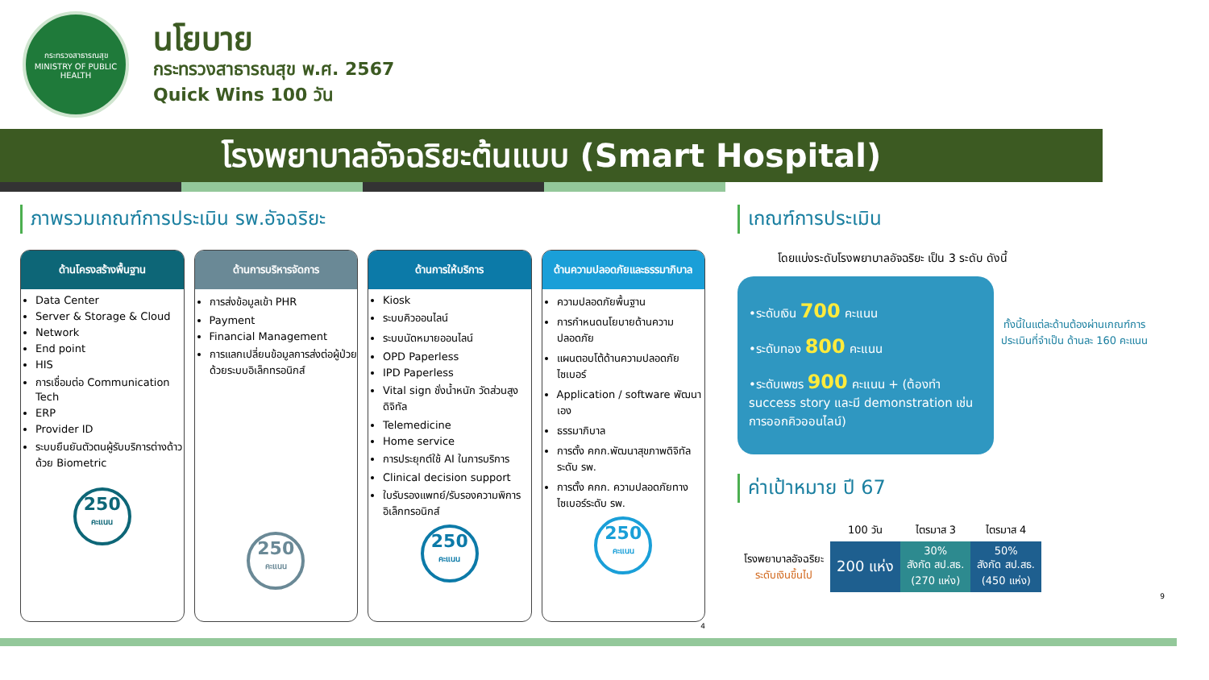กระทรวงสาธารณสุข
MINISTRY OF PUBLIC HEALTH
นโยบาย
กระทรวงสาธารณสุข พ.ศ. 2567
Quick Wins 100 วัน
โรงพยาบาลอัจฉริยะต้นแบบ (Smart Hospital)
ภาพรวมเกณฑ์การประเมิน รพ.อัจฉริยะ
ด้านโครงสร้างพื้นฐาน
Data Center
Server & Storage & Cloud
Network
End point
HIS
การเชื่อมต่อ Communication Tech
ERP
Provider ID
ระบบยืนยันตัวตนผู้รับบริการต่างด้าวด้วย Biometric
250
คะแนน
ด้านการบริหารจัดการ
การส่งข้อมูลเข้า PHR
Payment
Financial Management
การแลกเปลี่ยนข้อมูลการส่งต่อผู้ป่วยด้วยระบบอิเล็กทรอนิกส์
250
คะแนน
ด้านการให้บริการ
Kiosk
ระบบคิวออนไลน์
ระบบนัดหมายออนไลน์
OPD Paperless
IPD Paperless
Vital sign ชั่งน้ำหนัก วัดส่วนสูงดิจิทัล
Telemedicine
Home service
การประยุกต์ใช้ AI ในการบริการ
Clinical decision support
ใบรับรองแพทย์/รับรองความพิการอิเล็กทรอนิกส์
250
คะแนน
ด้านความปลอดภัยและธรรมาภิบาล
ความปลอดภัยพื้นฐาน
การกำหนดนโยบายด้านความปลอดภัย
แผนตอบโต้ด้านความปลอดภัยไซเบอร์
Application / software พัฒนาเอง
ธรรมาภิบาล
การตั้ง คกก.พัฒนาสุขภาพดิจิทัลระดับ รพ.
การตั้ง คกก. ความปลอดภัยทางไซเบอร์ระดับ รพ.
250
คะแนน
4
เกณฑ์การประเมิน
โดยแบ่งระดับโรงพยาบาลอัจฉริยะ เป็น 3 ระดับ ดังนี้
•ระดับเงิน 700 คะแนน
•ระดับทอง 800 คะแนน
•ระดับเพชร 900 คะแนน + (ต้องทำ success story และมี demonstration เช่น การออกคิวออนไลน์)
ทั้งนี้ในแต่ละด้านต้องผ่านเกณฑ์การประเมินที่จำเป็น ด้านละ 160 คะแนน
ค่าเป้าหมาย ปี 67
| | 100 วัน | ไตรมาส 3 | ไตรมาส 4 |
| --- | --- | --- | --- |
| โรงพยาบาลอัจฉริยะ ระดับเงินขึ้นไป | 200 แห่ง | 30% สังกัด สป.สธ. (270 แห่ง) | 50% สังกัด สป.สธ. (450 แห่ง) |
9